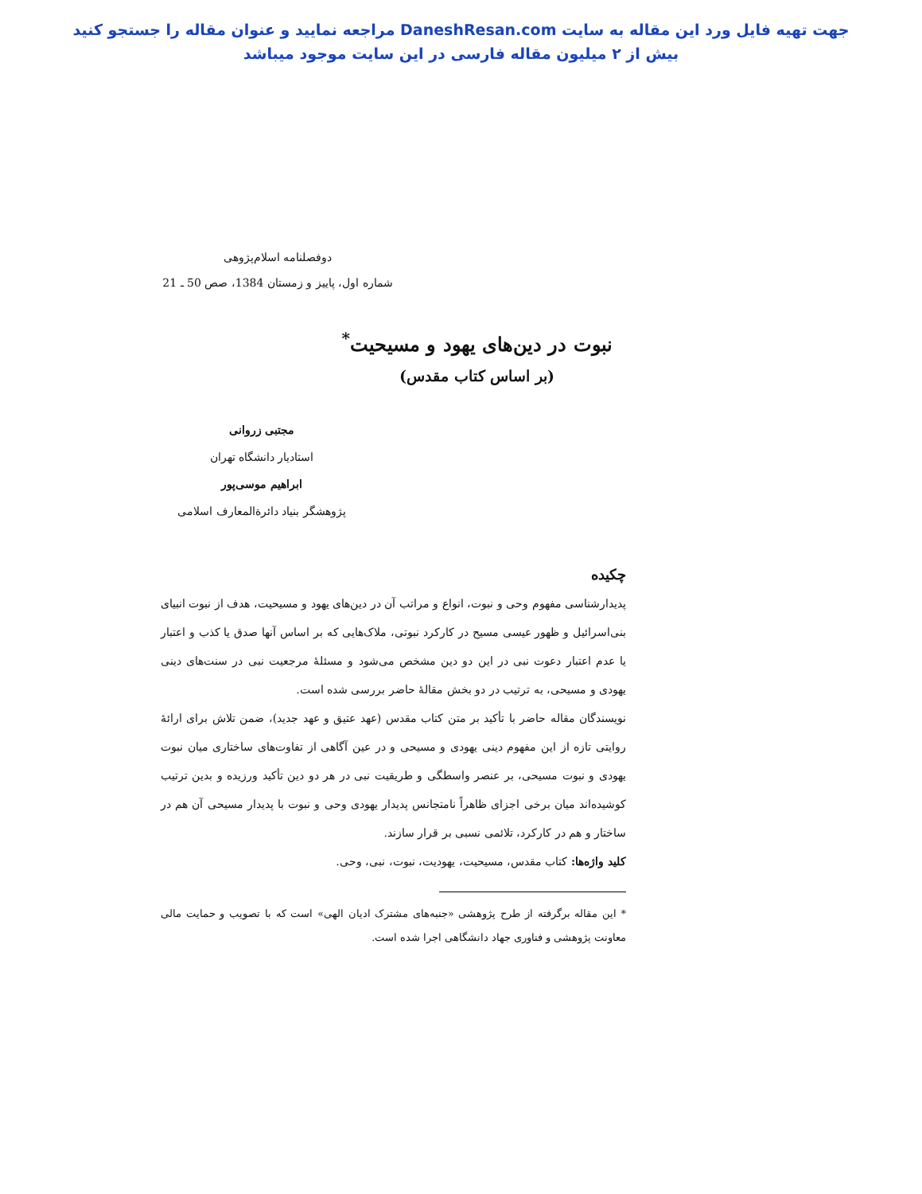جهت تهیه فایل ورد این مقاله به سایت DaneshResan.com مراجعه نمایید و عنوان مقاله را جستجو کنید
بیش از ۲ میلیون مقاله فارسی در این سایت موجود میباشد
دوفصلنامه اسلام‌پژوهی
شماره اول، پاییز و زمستان 1384، صص 50 ـ 21
نبوت در دین‌های یهود و مسیحیت<sup>*</sup>
(بر اساس کتاب مقدس)
مجتبی زروانی
استادیار دانشگاه تهران
ابراهیم موسی‌پور
پژوهشگر بنیاد دائرةالمعارف اسلامی
چکیده
پدیدارشناسی مفهوم وحی و نبوت، انواع و مراتب آن در دین‌های یهود و مسیحیت، هدف از نبوت انبیای بنی‌اسرائیل و ظهور عیسی مسیح در کارکرد نبوتی، ملاک‌هایی که بر اساس آنها صدق یا کذب و اعتبار یا عدم اعتبار دعوت نبی در این دو دین مشخص می‌شود و مسئلهٔ مرجعیت نبی در سنت‌های دینی یهودی و مسیحی، به ترتیب در دو بخش مقالهٔ حاضر بررسی شده است.
نویسندگان مقاله حاضر با تأکید بر متن کتاب مقدس (عهد عتیق و عهد جدید)، ضمن تلاش برای ارائهٔ روایتی تازه از این مفهوم دینی یهودی و مسیحی و در عین آگاهی از تفاوت‌های ساختاری میان نبوت یهودی و نبوت مسیحی، بر عنصر واسطگی و طریقیت نبی در هر دو دین تأکید ورزیده و بدین ترتیب کوشیده‌اند میان برخی اجزای ظاهراً نامتجانس پدیدار یهودی وحی و نبوت با پدیدار مسیحی آن هم در ساختار و هم در کارکرد، تلائمی نسبی بر قرار سازند.
کلید واژه‌ها: کتاب مقدس، مسیحیت، یهودیت، نبوت، نبی، وحی.
* این مقاله برگرفته از طرح پژوهشی «جنبه‌های مشترک ادیان الهی» است که با تصویب و حمایت مالی معاونت پژوهشی و فناوری جهاد دانشگاهی اجرا شده است.